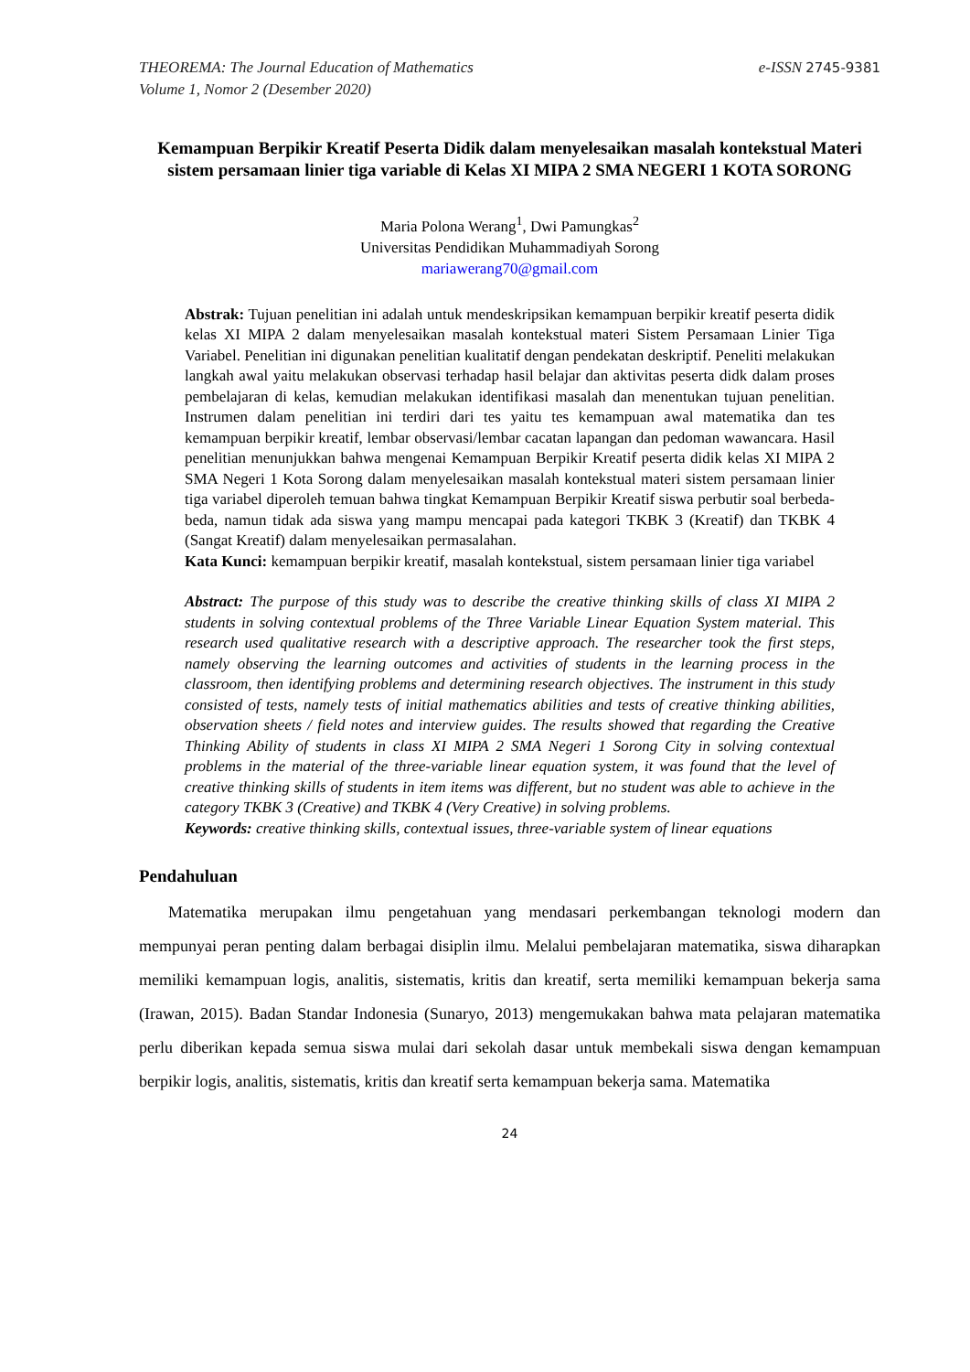THEOREMA: The Journal Education of Mathematics
Volume 1, Nomor 2 (Desember 2020)
e-ISSN 2745-9381
Kemampuan Berpikir Kreatif Peserta Didik dalam menyelesaikan masalah kontekstual Materi sistem persamaan linier tiga variable di Kelas XI MIPA 2 SMA NEGERI 1 KOTA SORONG
Maria Polona Werang<sup>1</sup>, Dwi Pamungkas<sup>2</sup>
Universitas Pendidikan Muhammadiyah Sorong
mariawerang70@gmail.com
Abstrak: Tujuan penelitian ini adalah untuk mendeskripsikan kemampuan berpikir kreatif peserta didik kelas XI MIPA 2 dalam menyelesaikan masalah kontekstual materi Sistem Persamaan Linier Tiga Variabel. Penelitian ini digunakan penelitian kualitatif dengan pendekatan deskriptif. Peneliti melakukan langkah awal yaitu melakukan observasi terhadap hasil belajar dan aktivitas peserta didk dalam proses pembelajaran di kelas, kemudian melakukan identifikasi masalah dan menentukan tujuan penelitian. Instrumen dalam penelitian ini terdiri dari tes yaitu tes kemampuan awal matematika dan tes kemampuan berpikir kreatif, lembar observasi/lembar cacatan lapangan dan pedoman wawancara. Hasil penelitian menunjukkan bahwa mengenai Kemampuan Berpikir Kreatif peserta didik kelas XI MIPA 2 SMA Negeri 1 Kota Sorong dalam menyelesaikan masalah kontekstual materi sistem persamaan linier tiga variabel diperoleh temuan bahwa tingkat Kemampuan Berpikir Kreatif siswa perbutir soal berbeda-beda, namun tidak ada siswa yang mampu mencapai pada kategori TKBK 3 (Kreatif) dan TKBK 4 (Sangat Kreatif) dalam menyelesaikan permasalahan.
Kata Kunci: kemampuan berpikir kreatif, masalah kontekstual, sistem persamaan linier tiga variabel
Abstract: The purpose of this study was to describe the creative thinking skills of class XI MIPA 2 students in solving contextual problems of the Three Variable Linear Equation System material. This research used qualitative research with a descriptive approach. The researcher took the first steps, namely observing the learning outcomes and activities of students in the learning process in the classroom, then identifying problems and determining research objectives. The instrument in this study consisted of tests, namely tests of initial mathematics abilities and tests of creative thinking abilities, observation sheets / field notes and interview guides. The results showed that regarding the Creative Thinking Ability of students in class XI MIPA 2 SMA Negeri 1 Sorong City in solving contextual problems in the material of the three-variable linear equation system, it was found that the level of creative thinking skills of students in item items was different, but no student was able to achieve in the category TKBK 3 (Creative) and TKBK 4 (Very Creative) in solving problems.
Keywords: creative thinking skills, contextual issues, three-variable system of linear equations
Pendahuluan
Matematika merupakan ilmu pengetahuan yang mendasari perkembangan teknologi modern dan mempunyai peran penting dalam berbagai disiplin ilmu. Melalui pembelajaran matematika, siswa diharapkan memiliki kemampuan logis, analitis, sistematis, kritis dan kreatif, serta memiliki kemampuan bekerja sama (Irawan, 2015). Badan Standar Indonesia (Sunaryo, 2013) mengemukakan bahwa mata pelajaran matematika perlu diberikan kepada semua siswa mulai dari sekolah dasar untuk membekali siswa dengan kemampuan berpikir logis, analitis, sistematis, kritis dan kreatif serta kemampuan bekerja sama. Matematika
24